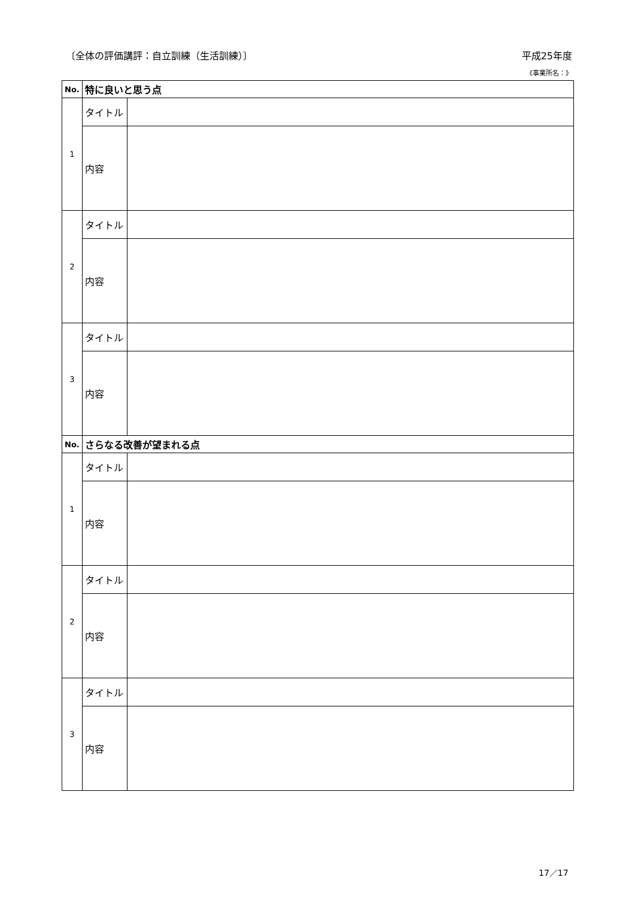〔全体の評価講評：自立訓練（生活訓練）〕 平成25年度
《事業所名：》
| No. | 特に良いと思う点 | |
| --- | --- | --- |
| 1 | タイトル | |
| | 内容 | |
| 2 | タイトル | |
| | 内容 | |
| 3 | タイトル | |
| | 内容 | |
| No. | さらなる改善が望まれる点 | |
| 1 | タイトル | |
| | 内容 | |
| 2 | タイトル | |
| | 内容 | |
| 3 | タイトル | |
| | 内容 | |
17／17